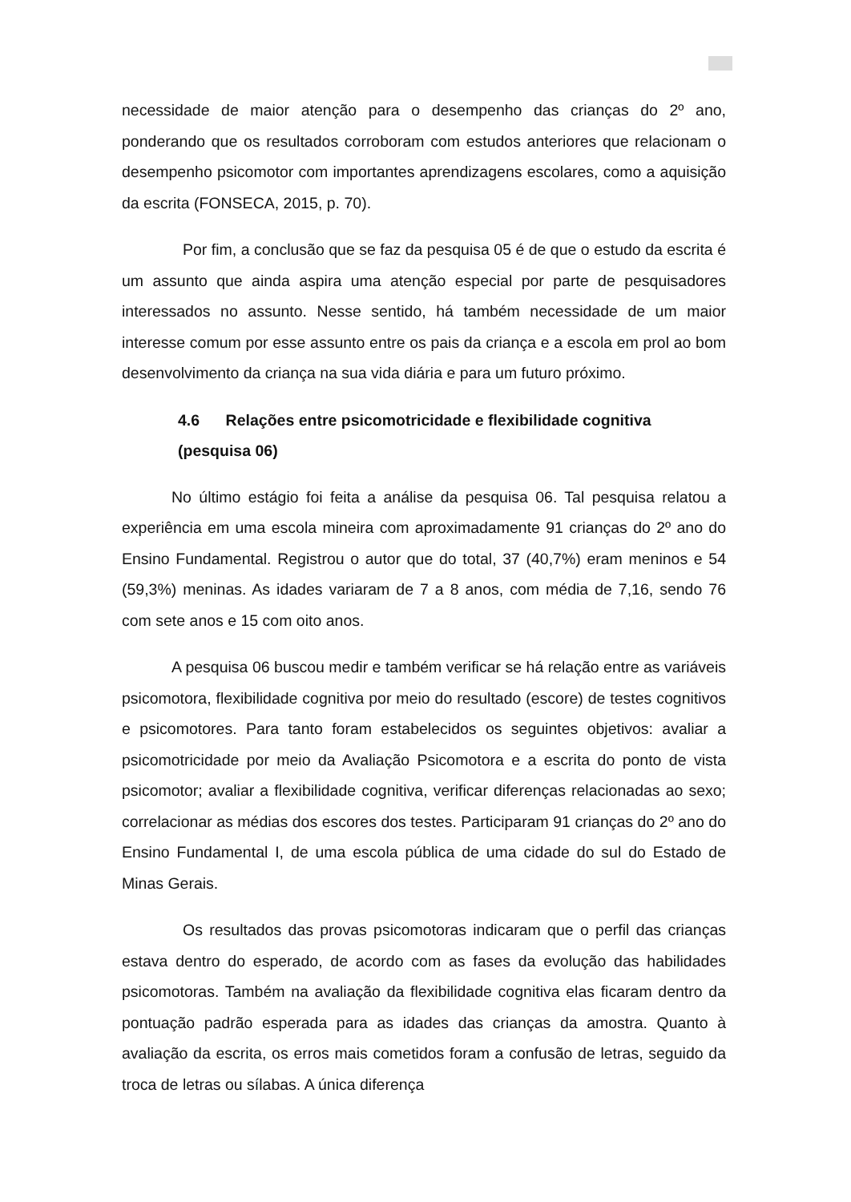necessidade de maior atenção para o desempenho das crianças do 2º ano, ponderando que os resultados corroboram com estudos anteriores que relacionam o desempenho psicomotor com importantes aprendizagens escolares, como a aquisição da escrita (FONSECA, 2015, p. 70).
Por fim, a conclusão que se faz da pesquisa 05 é de que o estudo da escrita é um assunto que ainda aspira uma atenção especial por parte de pesquisadores interessados no assunto. Nesse sentido, há também necessidade de um maior interesse comum por esse assunto entre os pais da criança e a escola em prol ao bom desenvolvimento da criança na sua vida diária e para um futuro próximo.
4.6 Relações entre psicomotricidade e flexibilidade cognitiva (pesquisa 06)
No último estágio foi feita a análise da pesquisa 06. Tal pesquisa relatou a experiência em uma escola mineira com aproximadamente 91 crianças do 2º ano do Ensino Fundamental. Registrou o autor que do total, 37 (40,7%) eram meninos e 54 (59,3%) meninas. As idades variaram de 7 a 8 anos, com média de 7,16, sendo 76 com sete anos e 15 com oito anos.
A pesquisa 06 buscou medir e também verificar se há relação entre as variáveis psicomotora, flexibilidade cognitiva por meio do resultado (escore) de testes cognitivos e psicomotores. Para tanto foram estabelecidos os seguintes objetivos: avaliar a psicomotricidade por meio da Avaliação Psicomotora e a escrita do ponto de vista psicomotor; avaliar a flexibilidade cognitiva, verificar diferenças relacionadas ao sexo; correlacionar as médias dos escores dos testes. Participaram 91 crianças do 2º ano do Ensino Fundamental I, de uma escola pública de uma cidade do sul do Estado de Minas Gerais.
Os resultados das provas psicomotoras indicaram que o perfil das crianças estava dentro do esperado, de acordo com as fases da evolução das habilidades psicomotoras. Também na avaliação da flexibilidade cognitiva elas ficaram dentro da pontuação padrão esperada para as idades das crianças da amostra. Quanto à avaliação da escrita, os erros mais cometidos foram a confusão de letras, seguido da troca de letras ou sílabas. A única diferença